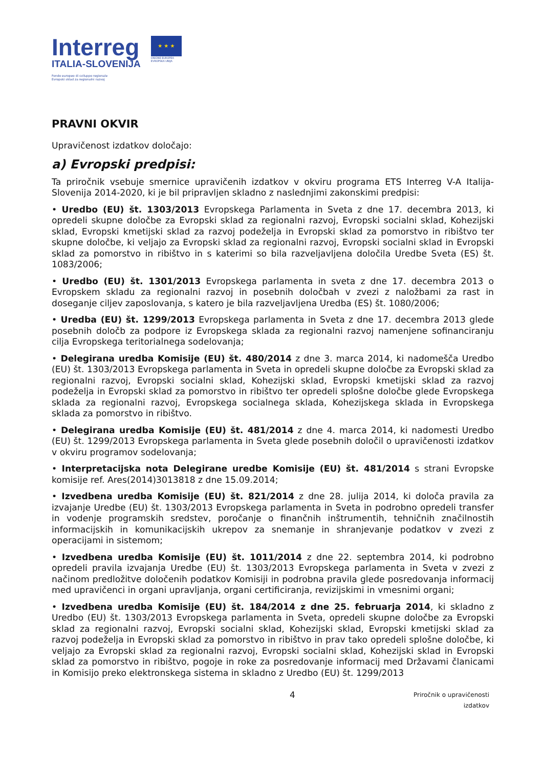Interreg
ITALIA-SLOVENIJA
Fondo europeo di sviluppo regionale
Evropski sklad za regionalni razvoj
★ ★ ★
UNIONE EUROPEA
EVROPSKA UNIJA
PRAVNI OKVIR
Upravičenost izdatkov določajo:
a) Evropski predpisi:
Ta priročnik vsebuje smernice upravičenih izdatkov v okviru programa ETS Interreg V-A Italija-Slovenija 2014-2020, ki je bil pripravljen skladno z naslednjimi zakonskimi predpisi:
• Uredbo (EU) št. 1303/2013 Evropskega Parlamenta in Sveta z dne 17. decembra 2013, ki opredeli skupne določbe za Evropski sklad za regionalni razvoj, Evropski socialni sklad, Kohezijski sklad, Evropski kmetijski sklad za razvoj podeželja in Evropski sklad za pomorstvo in ribištvo ter skupne določbe, ki veljajo za Evropski sklad za regionalni razvoj, Evropski socialni sklad in Evropski sklad za pomorstvo in ribištvo in s katerimi so bila razveljavljena določila Uredbe Sveta (ES) št. 1083/2006;
• Uredbo (EU) št. 1301/2013 Evropskega parlamenta in sveta z dne 17. decembra 2013 o Evropskem skladu za regionalni razvoj in posebnih določbah v zvezi z naložbami za rast in doseganje ciljev zaposlovanja, s katero je bila razveljavljena Uredba (ES) št. 1080/2006;
• Uredba (EU) št. 1299/2013 Evropskega parlamenta in Sveta z dne 17. decembra 2013 glede posebnih določb za podpore iz Evropskega sklada za regionalni razvoj namenjene sofinanciranju cilja Evropskega teritorialnega sodelovanja;
• Delegirana uredba Komisije (EU) št. 480/2014 z dne 3. marca 2014, ki nadomešča Uredbo (EU) št. 1303/2013 Evropskega parlamenta in Sveta in opredeli skupne določbe za Evropski sklad za regionalni razvoj, Evropski socialni sklad, Kohezijski sklad, Evropski kmetijski sklad za razvoj podeželja in Evropski sklad za pomorstvo in ribištvo ter opredeli splošne določbe glede Evropskega sklada za regionalni razvoj, Evropskega socialnega sklada, Kohezijskega sklada in Evropskega sklada za pomorstvo in ribištvo.
• Delegirana uredba Komisije (EU) št. 481/2014 z dne 4. marca 2014, ki nadomesti Uredbo (EU) št. 1299/2013 Evropskega parlamenta in Sveta glede posebnih določil o upravičenosti izdatkov v okviru programov sodelovanja;
• Interpretacijska nota Delegirane uredbe Komisije (EU) št. 481/2014 s strani Evropske komisije ref. Ares(2014)3013818 z dne 15.09.2014;
• Izvedbena uredba Komisije (EU) št. 821/2014 z dne 28. julija 2014, ki določa pravila za izvajanje Uredbe (EU) št. 1303/2013 Evropskega parlamenta in Sveta in podrobno opredeli transfer in vodenje programskih sredstev, poročanje o finančnih inštrumentih, tehničnih značilnostih informacijskih in komunikacijskih ukrepov za snemanje in shranjevanje podatkov v zvezi z operacijami in sistemom;
• Izvedbena uredba Komisije (EU) št. 1011/2014 z dne 22. septembra 2014, ki podrobno opredeli pravila izvajanja Uredbe (EU) št. 1303/2013 Evropskega parlamenta in Sveta v zvezi z načinom predložitve določenih podatkov Komisiji in podrobna pravila glede posredovanja informacij med upravičenci in organi upravljanja, organi certificiranja, revizijskimi in vmesnimi organi;
• Izvedbena uredba Komisije (EU) št. 184/2014 z dne 25. februarja 2014, ki skladno z Uredbo (EU) št. 1303/2013 Evropskega parlamenta in Sveta, opredeli skupne določbe za Evropski sklad za regionalni razvoj, Evropski socialni sklad, Kohezijski sklad, Evropski kmetijski sklad za razvoj podeželja in Evropski sklad za pomorstvo in ribištvo in prav tako opredeli splošne določbe, ki veljajo za Evropski sklad za regionalni razvoj, Evropski socialni sklad, Kohezijski sklad in Evropski sklad za pomorstvo in ribištvo, pogoje in roke za posredovanje informacij med Državami članicami in Komisijo preko elektronskega sistema in skladno z Uredbo (EU) št. 1299/2013
4 Priročnik o upravičenosti
izdatkov